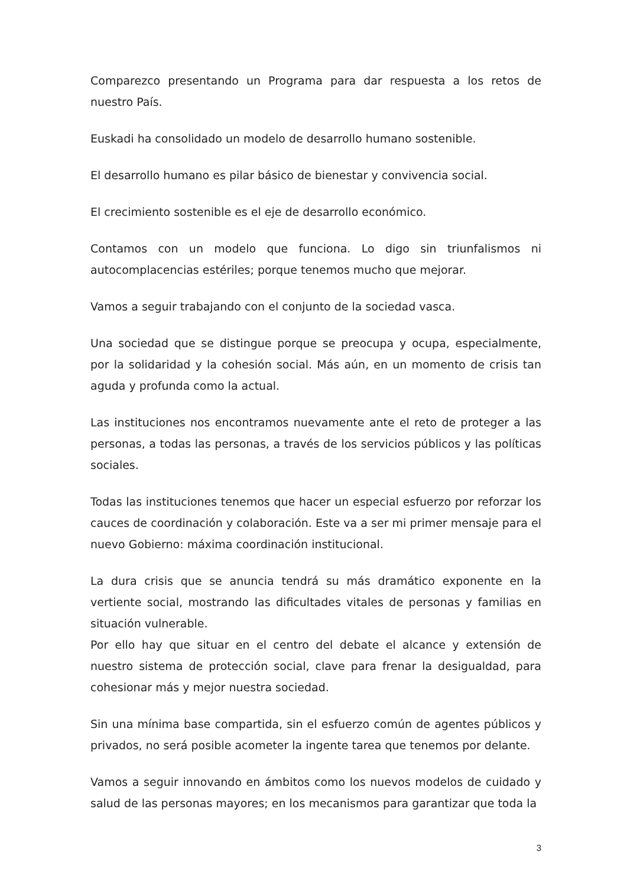Comparezco presentando un Programa para dar respuesta a los retos de nuestro País.
Euskadi ha consolidado un modelo de desarrollo humano sostenible.
El desarrollo humano es pilar básico de bienestar y convivencia social.
El crecimiento sostenible es el eje de desarrollo económico.
Contamos con un modelo que funciona. Lo digo sin triunfalismos ni autocomplacencias estériles; porque tenemos mucho que mejorar.
Vamos a seguir trabajando con el conjunto de la sociedad vasca.
Una sociedad que se distingue porque se preocupa y ocupa, especialmente, por la solidaridad y la cohesión social. Más aún, en un momento de crisis tan aguda y profunda como la actual.
Las instituciones nos encontramos nuevamente ante el reto de proteger a las personas, a todas las personas, a través de los servicios públicos y las políticas sociales.
Todas las instituciones tenemos que hacer un especial esfuerzo por reforzar los cauces de coordinación y colaboración. Este va a ser mi primer mensaje para el nuevo Gobierno: máxima coordinación institucional.
La dura crisis que se anuncia tendrá su más dramático exponente en la vertiente social, mostrando las dificultades vitales de personas y familias en situación vulnerable.
Por ello hay que situar en el centro del debate el alcance y extensión de nuestro sistema de protección social, clave para frenar la desigualdad, para cohesionar más y mejor nuestra sociedad.
Sin una mínima base compartida, sin el esfuerzo común de agentes públicos y privados, no será posible acometer la ingente tarea que tenemos por delante.
Vamos a seguir innovando en ámbitos como los nuevos modelos de cuidado y salud de las personas mayores; en los mecanismos para garantizar que toda la
3